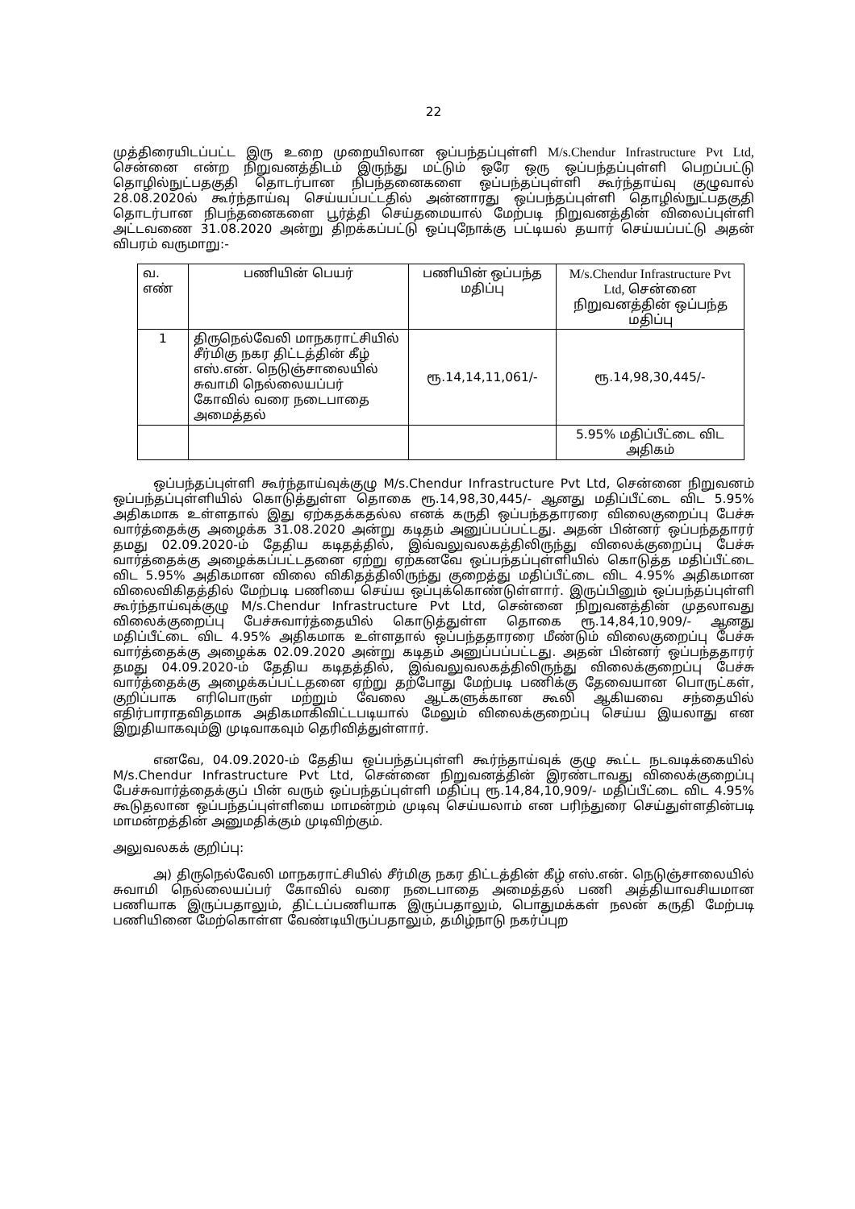22
முத்திரையிடப்பட்ட இரு உறை முறையிலான ஒப்பந்தப்புள்ளி M/s.Chendur Infrastructure Pvt Ltd, சென்னை என்ற நிறுவனத்திடம் இருந்து மட்டும் ஒரே ஒரு ஒப்பந்தப்புள்ளி பெறப்பட்டு தொழில்நுட்பதகுதி தொடர்பான நிபந்தனைகளை ஒப்பந்தப்புள்ளி கூர்ந்தாய்வு குழுவால் 28.08.2020ல் கூர்ந்தாய்வு செய்யப்பட்டதில் அன்னாரது ஒப்பந்தப்புள்ளி தொழில்நுட்பதகுதி தொடர்பான நிபந்தனைகளை பூர்த்தி செய்தமையால் மேற்படி நிறுவனத்தின் விலைப்புள்ளி அட்டவணை 31.08.2020 அன்று திறக்கப்பட்டு ஒப்புநோக்கு பட்டியல் தயார் செய்யப்பட்டு அதன் விபரம் வருமாறு:-
| வ. எண் | பணியின் பெயர் | பணியின் ஒப்பந்த மதிப்பு | M/s.Chendur Infrastructure Pvt Ltd, சென்னை நிறுவனத்தின் ஒப்பந்த மதிப்பு |
| --- | --- | --- | --- |
| 1 | திருநெல்வேலி மாநகராட்சியில் சீர்மிகு நகர திட்டத்தின் கீழ் எஸ்.என். நெடுஞ்சாலையில் சுவாமி நெல்லையப்பர் கோவில் வரை நடைபாதை அமைத்தல் | ரூ.14,14,11,061/- | ரூ.14,98,30,445/- |
| | | | 5.95% மதிப்பீட்டை விட அதிகம் |
ஒப்பந்தப்புள்ளி கூர்ந்தாய்வுக்குழு M/s.Chendur Infrastructure Pvt Ltd, சென்னை நிறுவனம் ஒப்பந்தப்புள்ளியில் கொடுத்துள்ள தொகை ரூ.14,98,30,445/- ஆனது மதிப்பீட்டை விட 5.95% அதிகமாக உள்ளதால் இது ஏற்கதக்கதல்ல எனக் கருதி ஒப்பந்ததாரரை விலைகுறைப்பு பேச்சு வார்த்தைக்கு அழைக்க 31.08.2020 அன்று கடிதம் அனுப்பப்பட்டது. அதன் பின்னர் ஒப்பந்ததாரர் தமது 02.09.2020-ம் தேதிய கடிதத்தில், இவ்வலுவலகத்திலிருந்து விலைக்குறைப்பு பேச்சு வார்த்தைக்கு அழைக்கப்பட்டதனை ஏற்று ஏற்கனவே ஒப்பந்தப்புள்ளியில் கொடுத்த மதிப்பீட்டை விட 5.95% அதிகமான விலை விகிதத்திலிருந்து குறைத்து மதிப்பீட்டை விட 4.95% அதிகமான விலைவிகிதத்தில் மேற்படி பணியை செய்ய ஒப்புக்கொண்டுள்ளார். இருப்பினும் ஒப்பந்தப்புள்ளி கூர்ந்தாய்வுக்குழு M/s.Chendur Infrastructure Pvt Ltd, சென்னை நிறுவனத்தின் முதலாவது விலைக்குறைப்பு பேச்சுவார்த்தையில் கொடுத்துள்ள தொகை ரூ.14,84,10,909/- ஆனது மதிப்பீட்டை விட 4.95% அதிகமாக உள்ளதால் ஒப்பந்ததாரரை மீண்டும் விலைகுறைப்பு பேச்சு வார்த்தைக்கு அழைக்க 02.09.2020 அன்று கடிதம் அனுப்பப்பட்டது. அதன் பின்னர் ஒப்பந்ததாரர் தமது 04.09.2020-ம் தேதிய கடிதத்தில், இவ்வலுவலகத்திலிருந்து விலைக்குறைப்பு பேச்சு வார்த்தைக்கு அழைக்கப்பட்டதனை ஏற்று தற்போது மேற்படி பணிக்கு தேவையான பொருட்கள், குறிப்பாக எரிபொருள் மற்றும் வேலை ஆட்களுக்கான கூலி ஆகியவை சந்தையில் எதிர்பாராதவிதமாக அதிகமாகிவிட்டபடியால் மேலும் விலைக்குறைப்பு செய்ய இயலாது என இறுதியாகவும்இ முடிவாகவும் தெரிவித்துள்ளார்.
எனவே, 04.09.2020-ம் தேதிய ஒப்பந்தப்புள்ளி கூர்ந்தாய்வுக் குழு கூட்ட நடவடிக்கையில் M/s.Chendur Infrastructure Pvt Ltd, சென்னை நிறுவனத்தின் இரண்டாவது விலைக்குறைப்பு பேச்சுவார்த்தைக்குப் பின் வரும் ஒப்பந்தப்புள்ளி மதிப்பு ரூ.14,84,10,909/- மதிப்பீட்டை விட 4.95% கூடுதலான ஒப்பந்தப்புள்ளியை மாமன்றம் முடிவு செய்யலாம் என பரிந்துரை செய்துள்ளதின்படி மாமன்றத்தின் அனுமதிக்கும் முடிவிற்கும்.
அலுவலகக் குறிப்பு:
அ) திருநெல்வேலி மாநகராட்சியில் சீர்மிகு நகர திட்டத்தின் கீழ் எஸ்.என். நெடுஞ்சாலையில் சுவாமி நெல்லையப்பர் கோவில் வரை நடைபாதை அமைத்தல் பணி அத்தியாவசியமான பணியாக இருப்பதாலும், திட்டப்பணியாக இருப்பதாலும், பொதுமக்கள் நலன் கருதி மேற்படி பணியினை மேற்கொள்ள வேண்டியிருப்பதாலும், தமிழ்நாடு நகர்ப்புற